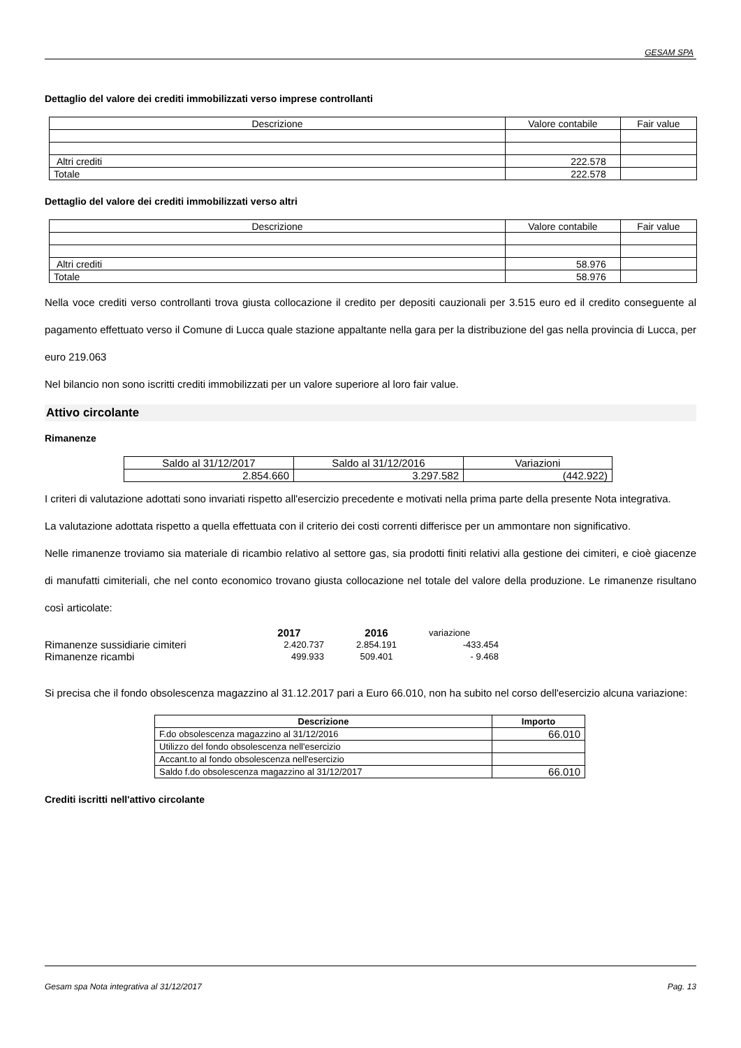GESAM SPA
Dettaglio del valore dei crediti immobilizzati verso imprese controllanti
| Descrizione | Valore contabile | Fair value |
| Altri crediti | 222.578 | |
| Totale | 222.578 | |
Dettaglio del valore dei crediti immobilizzati verso altri
| Descrizione | Valore contabile | Fair value |
| Altri crediti | 58.976 | |
| Totale | 58.976 | |
Nella voce crediti verso controllanti trova giusta collocazione il credito per depositi cauzionali per 3.515 euro ed il credito conseguente al pagamento effettuato verso il Comune di Lucca quale stazione appaltante nella gara per la distribuzione del gas nella provincia di Lucca, per euro 219.063
Nel bilancio non sono iscritti crediti immobilizzati per un valore superiore al loro fair value.
Attivo circolante
Rimanenze
| Saldo al 31/12/2017 | Saldo al 31/12/2016 | Variazioni |
| 2.854.660 | 3.297.582 | (442.922) |
I criteri di valutazione adottati sono invariati rispetto all'esercizio precedente e motivati nella prima parte della presente Nota integrativa.
La valutazione adottata rispetto a quella effettuata con il criterio dei costi correnti differisce per un ammontare non significativo.
Nelle rimanenze troviamo sia materiale di ricambio relativo al settore gas, sia prodotti finiti relativi alla gestione dei cimiteri, e cioè giacenze di manufatti cimiteriali, che nel conto economico trovano giusta collocazione nel totale del valore della produzione. Le rimanenze risultano così articolate:
| | 2017 | 2016 | variazione |
| Rimanenze sussidiarie cimiteri | 2.420.737 | 2.854.191 | -433.454 |
| Rimanenze ricambi | 499.933 | 509.401 | - 9.468 |
Si precisa che il fondo obsolescenza magazzino al 31.12.2017 pari a Euro 66.010, non ha subito nel corso dell'esercizio alcuna variazione:
| Descrizione | Importo |
| --- | --- |
| F.do obsolescenza magazzino al 31/12/2016 | 66.010 |
| Utilizzo del fondo obsolescenza nell'esercizio | |
| Accant.to al fondo obsolescenza nell'esercizio | |
| Saldo f.do obsolescenza magazzino al 31/12/2017 | 66.010 |
Crediti iscritti nell'attivo circolante
Gesam spa Nota integrativa al 31/12/2017 Pag. 13